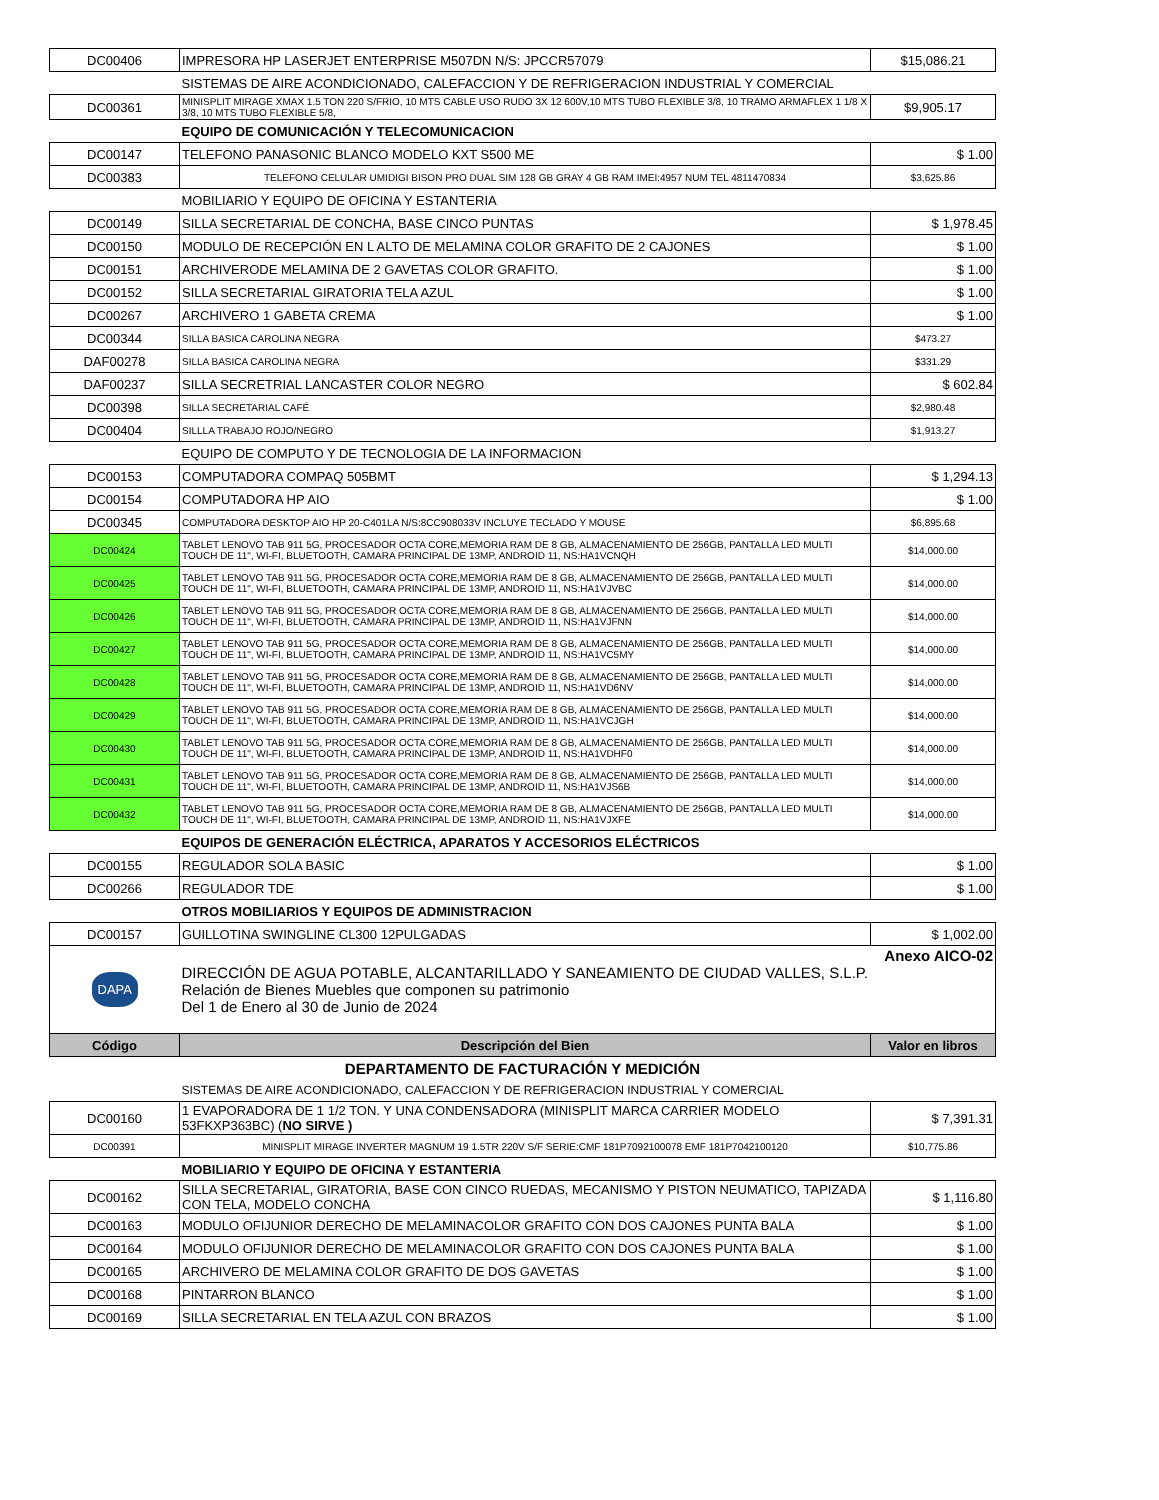| DC00406 | IMPRESORA HP LASERJET ENTERPRISE M507DN N/S: JPCCR57079 | $15,086.21 |
| | SISTEMAS DE AIRE ACONDICIONADO, CALEFACCION Y DE REFRIGERACION INDUSTRIAL Y COMERCIAL | |
| DC00361 | MINISPLIT MIRAGE XMAX 1.5 TON 220 S/FRIO, 10 MTS CABLE USO RUDO 3X 12 600V,10 MTS TUBO FLEXIBLE 3/8, 10 TRAMO ARMAFLEX 1 1/8 X 3/8, 10 MTS TUBO FLEXIBLE 5/8, | $9,905.17 |
| | EQUIPO DE COMUNICACIÓN Y TELECOMUNICACION | |
| DC00147 | TELEFONO PANASONIC BLANCO MODELO KXT S500 ME | $ 1.00 |
| DC00383 | TELEFONO CELULAR UMIDIGI BISON PRO DUAL SIM 128 GB GRAY 4 GB RAM IMEI:4957 NUM TEL 4811470834 | $3,625.86 |
| | MOBILIARIO Y EQUIPO DE OFICINA Y ESTANTERIA | |
| DC00149 | SILLA SECRETARIAL DE CONCHA, BASE CINCO PUNTAS | $ 1,978.45 |
| DC00150 | MODULO DE RECEPCIÓN EN L ALTO DE MELAMINA COLOR GRAFITO DE 2 CAJONES | $ 1.00 |
| DC00151 | ARCHIVERODE MELAMINA DE 2 GAVETAS COLOR GRAFITO. | $ 1.00 |
| DC00152 | SILLA SECRETARIAL GIRATORIA TELA AZUL | $ 1.00 |
| DC00267 | ARCHIVERO 1 GABETA CREMA | $ 1.00 |
| DC00344 | SILLA BASICA CAROLINA NEGRA | $473.27 |
| DAF00278 | SILLA BASICA CAROLINA NEGRA | $331.29 |
| DAF00237 | SILLA SECRETRIAL LANCASTER COLOR NEGRO | $ 602.84 |
| DC00398 | SILLA SECRETARIAL CAFÉ | $2,980.48 |
| DC00404 | SILLLA TRABAJO ROJO/NEGRO | $1,913.27 |
| | EQUIPO DE COMPUTO Y DE TECNOLOGIA DE LA INFORMACION | |
| DC00153 | COMPUTADORA COMPAQ 505BMT | $ 1,294.13 |
| DC00154 | COMPUTADORA HP AIO | $ 1.00 |
| DC00345 | COMPUTADORA DESKTOP AIO HP 20-C401LA N/S:8CC908033V INCLUYE TECLADO Y MOUSE | $6,895.68 |
| DC00424 | TABLET LENOVO TAB 911 5G, PROCESADOR OCTA CORE,MEMORIA RAM DE 8 GB, ALMACENAMIENTO DE 256GB, PANTALLA LED MULTI TOUCH DE 11", WI-FI, BLUETOOTH, CAMARA PRINCIPAL DE 13MP, ANDROID 11, NS:HA1VCNQH | $14,000.00 |
| DC00425 | TABLET LENOVO TAB 911 5G, PROCESADOR OCTA CORE,MEMORIA RAM DE 8 GB, ALMACENAMIENTO DE 256GB, PANTALLA LED MULTI TOUCH DE 11", WI-FI, BLUETOOTH, CAMARA PRINCIPAL DE 13MP, ANDROID 11, NS:HA1VJVBC | $14,000.00 |
| DC00426 | TABLET LENOVO TAB 911 5G, PROCESADOR OCTA CORE,MEMORIA RAM DE 8 GB, ALMACENAMIENTO DE 256GB, PANTALLA LED MULTI TOUCH DE 11", WI-FI, BLUETOOTH, CAMARA PRINCIPAL DE 13MP, ANDROID 11, NS:HA1VJFNN | $14,000.00 |
| DC00427 | TABLET LENOVO TAB 911 5G, PROCESADOR OCTA CORE,MEMORIA RAM DE 8 GB, ALMACENAMIENTO DE 256GB, PANTALLA LED MULTI TOUCH DE 11", WI-FI, BLUETOOTH, CAMARA PRINCIPAL DE 13MP, ANDROID 11, NS:HA1VC5MY | $14,000.00 |
| DC00428 | TABLET LENOVO TAB 911 5G, PROCESADOR OCTA CORE,MEMORIA RAM DE 8 GB, ALMACENAMIENTO DE 256GB, PANTALLA LED MULTI TOUCH DE 11", WI-FI, BLUETOOTH, CAMARA PRINCIPAL DE 13MP, ANDROID 11, NS:HA1VD6NV | $14,000.00 |
| DC00429 | TABLET LENOVO TAB 911 5G, PROCESADOR OCTA CORE,MEMORIA RAM DE 8 GB, ALMACENAMIENTO DE 256GB, PANTALLA LED MULTI TOUCH DE 11", WI-FI, BLUETOOTH, CAMARA PRINCIPAL DE 13MP, ANDROID 11, NS:HA1VCJGH | $14,000.00 |
| DC00430 | TABLET LENOVO TAB 911 5G, PROCESADOR OCTA CORE,MEMORIA RAM DE 8 GB, ALMACENAMIENTO DE 256GB, PANTALLA LED MULTI TOUCH DE 11", WI-FI, BLUETOOTH, CAMARA PRINCIPAL DE 13MP, ANDROID 11, NS:HA1VDHF0 | $14,000.00 |
| DC00431 | TABLET LENOVO TAB 911 5G, PROCESADOR OCTA CORE,MEMORIA RAM DE 8 GB, ALMACENAMIENTO DE 256GB, PANTALLA LED MULTI TOUCH DE 11", WI-FI, BLUETOOTH, CAMARA PRINCIPAL DE 13MP, ANDROID 11, NS:HA1VJS6B | $14,000.00 |
| DC00432 | TABLET LENOVO TAB 911 5G, PROCESADOR OCTA CORE,MEMORIA RAM DE 8 GB, ALMACENAMIENTO DE 256GB, PANTALLA LED MULTI TOUCH DE 11", WI-FI, BLUETOOTH, CAMARA PRINCIPAL DE 13MP, ANDROID 11, NS:HA1VJXFE | $14,000.00 |
| | EQUIPOS DE GENERACIÓN ELÉCTRICA, APARATOS Y ACCESORIOS ELÉCTRICOS | |
| DC00155 | REGULADOR SOLA BASIC | $ 1.00 |
| DC00266 | REGULADOR TDE | $ 1.00 |
| | OTROS MOBILIARIOS Y EQUIPOS DE ADMINISTRACION | |
| DC00157 | GUILLOTINA SWINGLINE CL300 12PULGADAS | $ 1,002.00 |
| DAPA | DIRECCIÓN DE AGUA POTABLE, ALCANTARILLADO Y SANEAMIENTO DE CIUDAD VALLES, S.L.P. Relación de Bienes Muebles que componen su patrimonio Del 1 de Enero al 30 de Junio de 2024 | Anexo AICO-02 |
| Código | Descripción del Bien | Valor en libros |
| DEPARTAMENTO DE FACTURACIÓN Y MEDICIÓN | | |
| | SISTEMAS DE AIRE ACONDICIONADO, CALEFACCION Y DE REFRIGERACION INDUSTRIAL Y COMERCIAL | |
| DC00160 | 1 EVAPORADORA DE 1 1/2 TON. Y UNA CONDENSADORA (MINISPLIT MARCA CARRIER MODELO 53FKXP363BC) ( NO SIRVE ) | $ 7,391.31 |
| DC00391 | MINISPLIT MIRAGE INVERTER MAGNUM 19 1.5TR 220V S/F SERIE:CMF 181P7092100078 EMF 181P7042100120 | $10,775.86 |
| | MOBILIARIO Y EQUIPO DE OFICINA Y ESTANTERIA | |
| DC00162 | SILLA SECRETARIAL, GIRATORIA, BASE CON CINCO RUEDAS, MECANISMO Y PISTON NEUMATICO, TAPIZADA CON TELA, MODELO CONCHA | $ 1,116.80 |
| DC00163 | MODULO OFIJUNIOR DERECHO DE MELAMINACOLOR GRAFITO CON DOS CAJONES PUNTA BALA | $ 1.00 |
| DC00164 | MODULO OFIJUNIOR DERECHO DE MELAMINACOLOR GRAFITO CON DOS CAJONES PUNTA BALA | $ 1.00 |
| DC00165 | ARCHIVERO DE MELAMINA COLOR GRAFITO DE DOS GAVETAS | $ 1.00 |
| DC00168 | PINTARRON BLANCO | $ 1.00 |
| DC00169 | SILLA SECRETARIAL EN TELA AZUL CON BRAZOS | $ 1.00 |